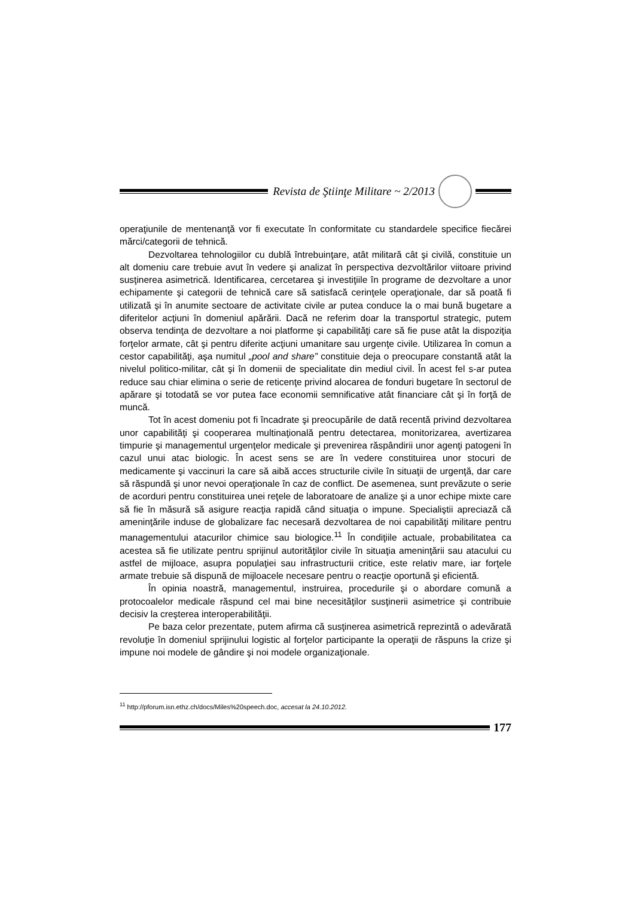Revista de Ştiinţe Militare ~ 2/2013
operaţiunile de mentenanţă vor fi executate în conformitate cu standardele specifice fiecărei mărci/categorii de tehnică.
Dezvoltarea tehnologiilor cu dublă întrebuinţare, atât militară cât şi civilă, constituie un alt domeniu care trebuie avut în vedere şi analizat în perspectiva dezvoltărilor viitoare privind susţinerea asimetrică. Identificarea, cercetarea şi investiţiile în programe de dezvoltare a unor echipamente şi categorii de tehnică care să satisfacă cerinţele operaţionale, dar să poată fi utilizată şi în anumite sectoare de activitate civile ar putea conduce la o mai bună bugetare a diferitelor acţiuni în domeniul apărării. Dacă ne referim doar la transportul strategic, putem observa tendinţa de dezvoltare a noi platforme şi capabilităţi care să fie puse atât la dispoziţia forţelor armate, cât şi pentru diferite acţiuni umanitare sau urgenţe civile. Utilizarea în comun a cestor capabilităţi, aşa numitul „pool and share” constituie deja o preocupare constantă atât la nivelul politico-militar, cât şi în domenii de specialitate din mediul civil. În acest fel s-ar putea reduce sau chiar elimina o serie de reticenţe privind alocarea de fonduri bugetare în sectorul de apărare şi totodată se vor putea face economii semnificative atât financiare cât şi în forţă de muncă.
Tot în acest domeniu pot fi încadrate şi preocupările de dată recentă privind dezvoltarea unor capabilităţi şi cooperarea multinaţională pentru detectarea, monitorizarea, avertizarea timpurie şi managementul urgenţelor medicale şi prevenirea răspândirii unor agenţi patogeni în cazul unui atac biologic. În acest sens se are în vedere constituirea unor stocuri de medicamente şi vaccinuri la care să aibă acces structurile civile în situaţii de urgenţă, dar care să răspundă şi unor nevoi operaţionale în caz de conflict. De asemenea, sunt prevăzute o serie de acorduri pentru constituirea unei reţele de laboratoare de analize şi a unor echipe mixte care să fie în măsură să asigure reacţia rapidă când situaţia o impune. Specialiştii apreciază că ameninţările induse de globalizare fac necesară dezvoltarea de noi capabilităţi militare pentru managementului atacurilor chimice sau biologice.<sup>11</sup> În condiţiile actuale, probabilitatea ca acestea să fie utilizate pentru sprijinul autorităţilor civile în situaţia ameninţării sau atacului cu astfel de mijloace, asupra populaţiei sau infrastructurii critice, este relativ mare, iar forţele armate trebuie să dispună de mijloacele necesare pentru o reacţie oportună şi eficientă.
În opinia noastră, managementul, instruirea, procedurile şi o abordare comună a protocoalelor medicale răspund cel mai bine necesităţilor susţinerii asimetrice şi contribuie decisiv la creşterea interoperabilităţii.
Pe baza celor prezentate, putem afirma că susţinerea asimetrică reprezintă o adevărată revoluţie în domeniul sprijinului logistic al forţelor participante la operaţii de răspuns la crize şi impune noi modele de gândire şi noi modele organizaţionale.
<sup>11</sup> http://pforum.isn.ethz.ch/docs/Miles%20speech.doc, accesat la 24.10.2012.
177